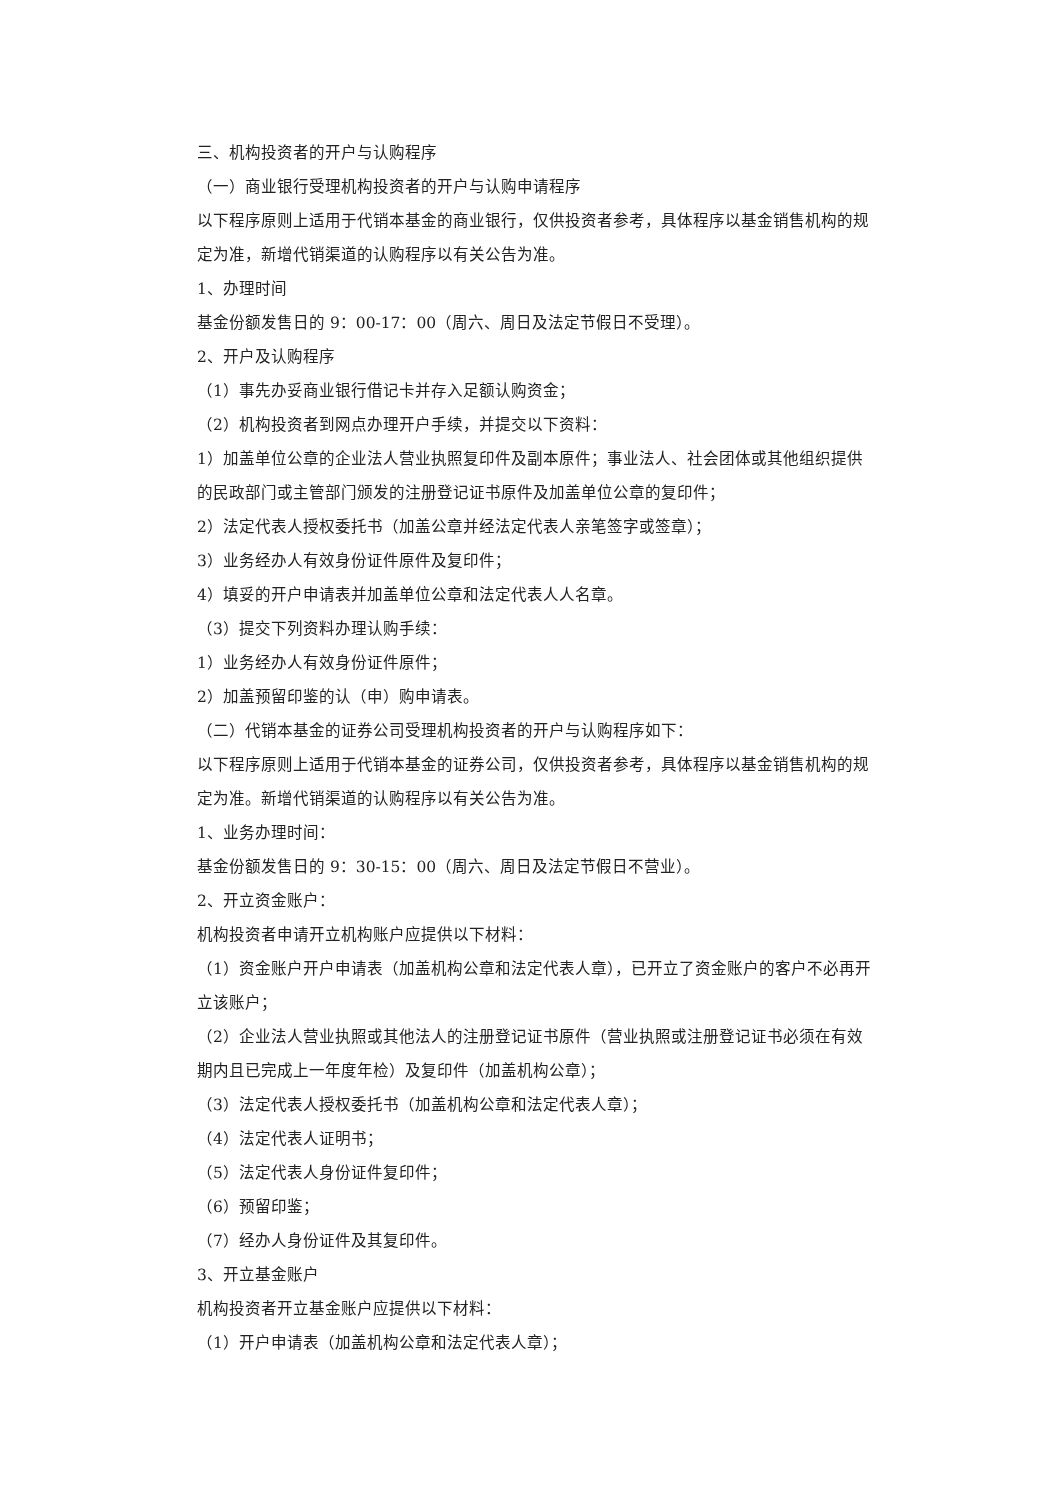三、机构投资者的开户与认购程序
（一）商业银行受理机构投资者的开户与认购申请程序
以下程序原则上适用于代销本基金的商业银行，仅供投资者参考，具体程序以基金销售机构的规定为准，新增代销渠道的认购程序以有关公告为准。
1、办理时间
基金份额发售日的 9：00-17：00（周六、周日及法定节假日不受理）。
2、开户及认购程序
（1）事先办妥商业银行借记卡并存入足额认购资金；
（2）机构投资者到网点办理开户手续，并提交以下资料：
1）加盖单位公章的企业法人营业执照复印件及副本原件；事业法人、社会团体或其他组织提供的民政部门或主管部门颁发的注册登记证书原件及加盖单位公章的复印件；
2）法定代表人授权委托书（加盖公章并经法定代表人亲笔签字或签章）；
3）业务经办人有效身份证件原件及复印件；
4）填妥的开户申请表并加盖单位公章和法定代表人人名章。
（3）提交下列资料办理认购手续：
1）业务经办人有效身份证件原件；
2）加盖预留印鉴的认（申）购申请表。
（二）代销本基金的证券公司受理机构投资者的开户与认购程序如下：
以下程序原则上适用于代销本基金的证券公司，仅供投资者参考，具体程序以基金销售机构的规定为准。新增代销渠道的认购程序以有关公告为准。
1、业务办理时间：
基金份额发售日的 9：30-15：00（周六、周日及法定节假日不营业）。
2、开立资金账户：
机构投资者申请开立机构账户应提供以下材料：
（1）资金账户开户申请表（加盖机构公章和法定代表人章），已开立了资金账户的客户不必再开立该账户；
（2）企业法人营业执照或其他法人的注册登记证书原件（营业执照或注册登记证书必须在有效期内且已完成上一年度年检）及复印件（加盖机构公章）；
（3）法定代表人授权委托书（加盖机构公章和法定代表人章）；
（4）法定代表人证明书；
（5）法定代表人身份证件复印件；
（6）预留印鉴；
（7）经办人身份证件及其复印件。
3、开立基金账户
机构投资者开立基金账户应提供以下材料：
（1）开户申请表（加盖机构公章和法定代表人章）；